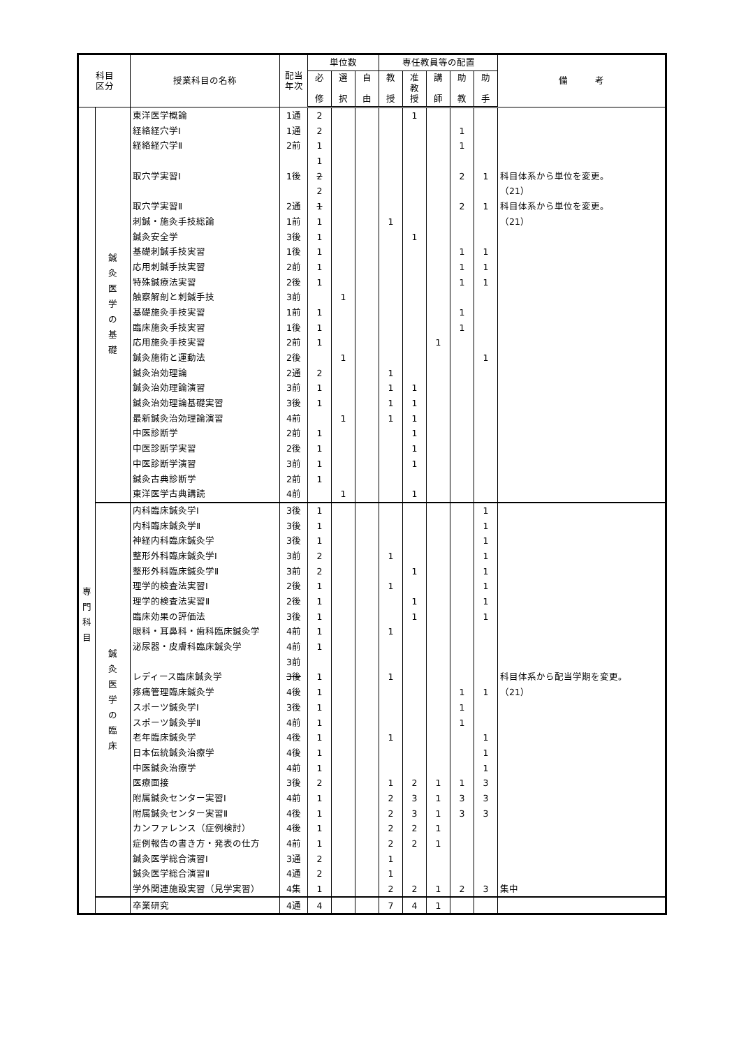| 科目 区分 | | 授業科目の名称 | 配当 年次 | 単位数 | | | 専任教員等の配置 | | | | | 備 考 |
| --- | --- | --- | --- | --- | --- | --- | --- | --- | --- | --- | --- | --- |
| | | | | 必 修 | 選 択 | 自 由 | 教 授 | 准 教 授 | 講 師 | 助 教 | 助 手 | |
| 専 門 科 目 | 鍼 灸 医 学 の 基 礎 | 東洋医学概論 | 1通 | 2 | | | | 1 | | | | |
| | | 経絡経穴学Ⅰ | 1通 | 2 | | | | | | 1 | | |
| | | 経絡経穴学Ⅱ | 2前 | 1 | | | | | | 1 | | |
| | | | | 1 | | | | | | | | |
| | | 取穴学実習Ⅰ | 1後 | 2 | | | | | | 2 | 1 | 科目体系から単位を変更。 |
| | | | | 2 | | | | | | | | （21） |
| | | 取穴学実習Ⅱ | 2通 | 1 | | | | | | 2 | 1 | 科目体系から単位を変更。 |
| | | 刺鍼・施灸手技総論 | 1前 | 1 | | | 1 | | | | | （21） |
| | | 鍼灸安全学 | 3後 | 1 | | | | 1 | | | | |
| | | 基礎刺鍼手技実習 | 1後 | 1 | | | | | | 1 | 1 | |
| | | 応用刺鍼手技実習 | 2前 | 1 | | | | | | 1 | 1 | |
| | | 特殊鍼療法実習 | 2後 | 1 | | | | | | 1 | 1 | |
| | | 触察解剖と刺鍼手技 | 3前 | | 1 | | | | | | | |
| | | 基礎施灸手技実習 | 1前 | 1 | | | | | | 1 | | |
| | | 臨床施灸手技実習 | 1後 | 1 | | | | | | 1 | | |
| | | 応用施灸手技実習 | 2前 | 1 | | | | | 1 | | | |
| | | 鍼灸施術と運動法 | 2後 | | 1 | | | | | | 1 | |
| | | 鍼灸治効理論 | 2通 | 2 | | | 1 | | | | | |
| | | 鍼灸治効理論演習 | 3前 | 1 | | | 1 | 1 | | | | |
| | | 鍼灸治効理論基礎実習 | 3後 | 1 | | | 1 | 1 | | | | |
| | | 最新鍼灸治効理論演習 | 4前 | | 1 | | 1 | 1 | | | | |
| | | 中医診断学 | 2前 | 1 | | | | 1 | | | | |
| | | 中医診断学実習 | 2後 | 1 | | | | 1 | | | | |
| | | 中医診断学演習 | 3前 | 1 | | | | 1 | | | | |
| | | 鍼灸古典診断学 | 2前 | 1 | | | | | | | | |
| | | 東洋医学古典講読 | 4前 | | 1 | | | 1 | | | | |
| | 鍼 灸 医 学 の 臨 床 | 内科臨床鍼灸学Ⅰ | 3後 | 1 | | | | | | | 1 | |
| | | 内科臨床鍼灸学Ⅱ | 3後 | 1 | | | | | | | 1 | |
| | | 神経内科臨床鍼灸学 | 3後 | 1 | | | | | | | 1 | |
| | | 整形外科臨床鍼灸学Ⅰ | 3前 | 2 | | | 1 | | | | 1 | |
| | | 整形外科臨床鍼灸学Ⅱ | 3前 | 2 | | | | 1 | | | 1 | |
| | | 理学的検査法実習Ⅰ | 2後 | 1 | | | 1 | | | | 1 | |
| | | 理学的検査法実習Ⅱ | 2後 | 1 | | | | 1 | | | 1 | |
| | | 臨床効果の評価法 | 3後 | 1 | | | | 1 | | | 1 | |
| | | 眼科・耳鼻科・歯科臨床鍼灸学 | 4前 | 1 | | | 1 | | | | | |
| | | 泌尿器・皮膚科臨床鍼灸学 | 4前 | 1 | | | | | | | | |
| | | | 3前 | | | | | | | | | |
| | | レディース臨床鍼灸学 | 3後 | 1 | | | 1 | | | | | 科目体系から配当学期を変更。 |
| | | 疼痛管理臨床鍼灸学 | 4後 | 1 | | | | | | 1 | 1 | （21） |
| | | スポーツ鍼灸学Ⅰ | 3後 | 1 | | | | | | 1 | | |
| | | スポーツ鍼灸学Ⅱ | 4前 | 1 | | | | | | 1 | | |
| | | 老年臨床鍼灸学 | 4後 | 1 | | | 1 | | | | 1 | |
| | | 日本伝統鍼灸治療学 | 4後 | 1 | | | | | | | 1 | |
| | | 中医鍼灸治療学 | 4前 | 1 | | | | | | | 1 | |
| | | 医療面接 | 3後 | 2 | | | 1 | 2 | 1 | 1 | 3 | |
| | | 附属鍼灸センター実習Ⅰ | 4前 | 1 | | | 2 | 3 | 1 | 3 | 3 | |
| | | 附属鍼灸センター実習Ⅱ | 4後 | 1 | | | 2 | 3 | 1 | 3 | 3 | |
| | | カンファレンス（症例検討） | 4後 | 1 | | | 2 | 2 | 1 | | | |
| | | 症例報告の書き方・発表の仕方 | 4前 | 1 | | | 2 | 2 | 1 | | | |
| | | 鍼灸医学総合演習Ⅰ | 3通 | 2 | | | 1 | | | | | |
| | | 鍼灸医学総合演習Ⅱ | 4通 | 2 | | | 1 | | | | | |
| | | 学外関連施設実習（見学実習） | 4集 | 1 | | | 2 | 2 | 1 | 2 | 3 | 集中 |
| | | 卒業研究 | 4通 | 4 | | | 7 | 4 | 1 | | | |